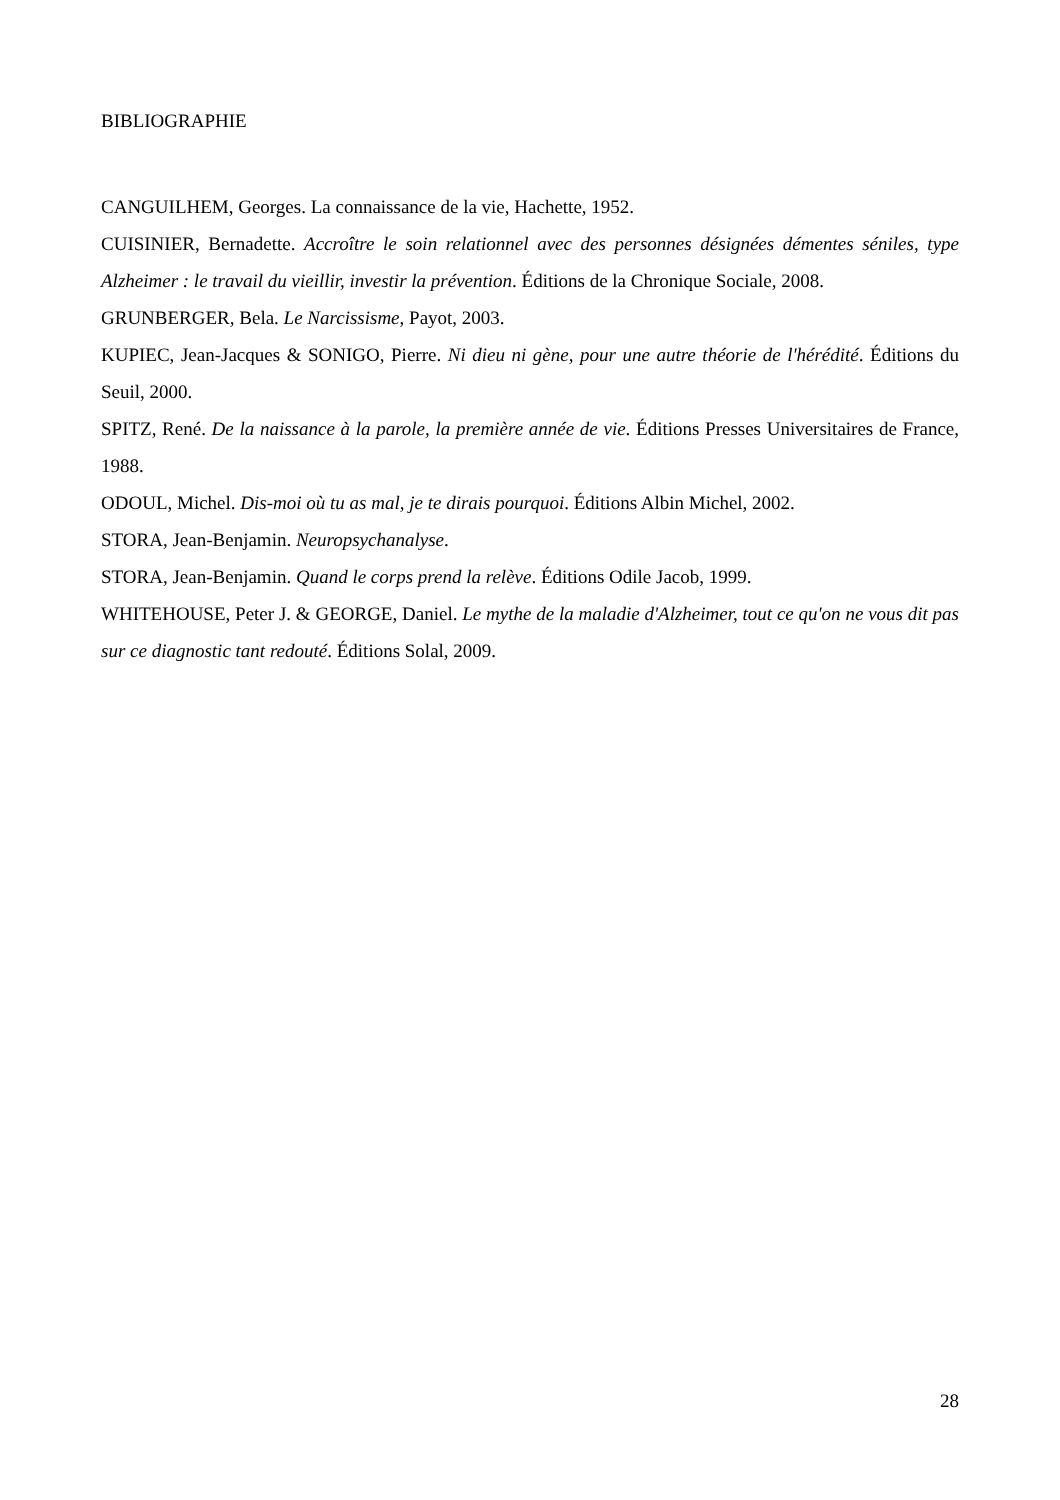BIBLIOGRAPHIE
CANGUILHEM, Georges. La connaissance de la vie, Hachette, 1952.
CUISINIER, Bernadette. Accroître le soin relationnel avec des personnes désignées démentes séniles, type Alzheimer : le travail du vieillir, investir la prévention. Éditions de la Chronique Sociale, 2008.
GRUNBERGER, Bela. Le Narcissisme, Payot, 2003.
KUPIEC, Jean-Jacques & SONIGO, Pierre. Ni dieu ni gène, pour une autre théorie de l'hérédité. Éditions du Seuil, 2000.
SPITZ, René. De la naissance à la parole, la première année de vie. Éditions Presses Universitaires de France, 1988.
ODOUL, Michel. Dis-moi où tu as mal, je te dirais pourquoi. Éditions Albin Michel, 2002.
STORA, Jean-Benjamin. Neuropsychanalyse.
STORA, Jean-Benjamin. Quand le corps prend la relève. Éditions Odile Jacob, 1999.
WHITEHOUSE, Peter J. & GEORGE, Daniel. Le mythe de la maladie d'Alzheimer, tout ce qu'on ne vous dit pas sur ce diagnostic tant redouté. Éditions Solal, 2009.
28